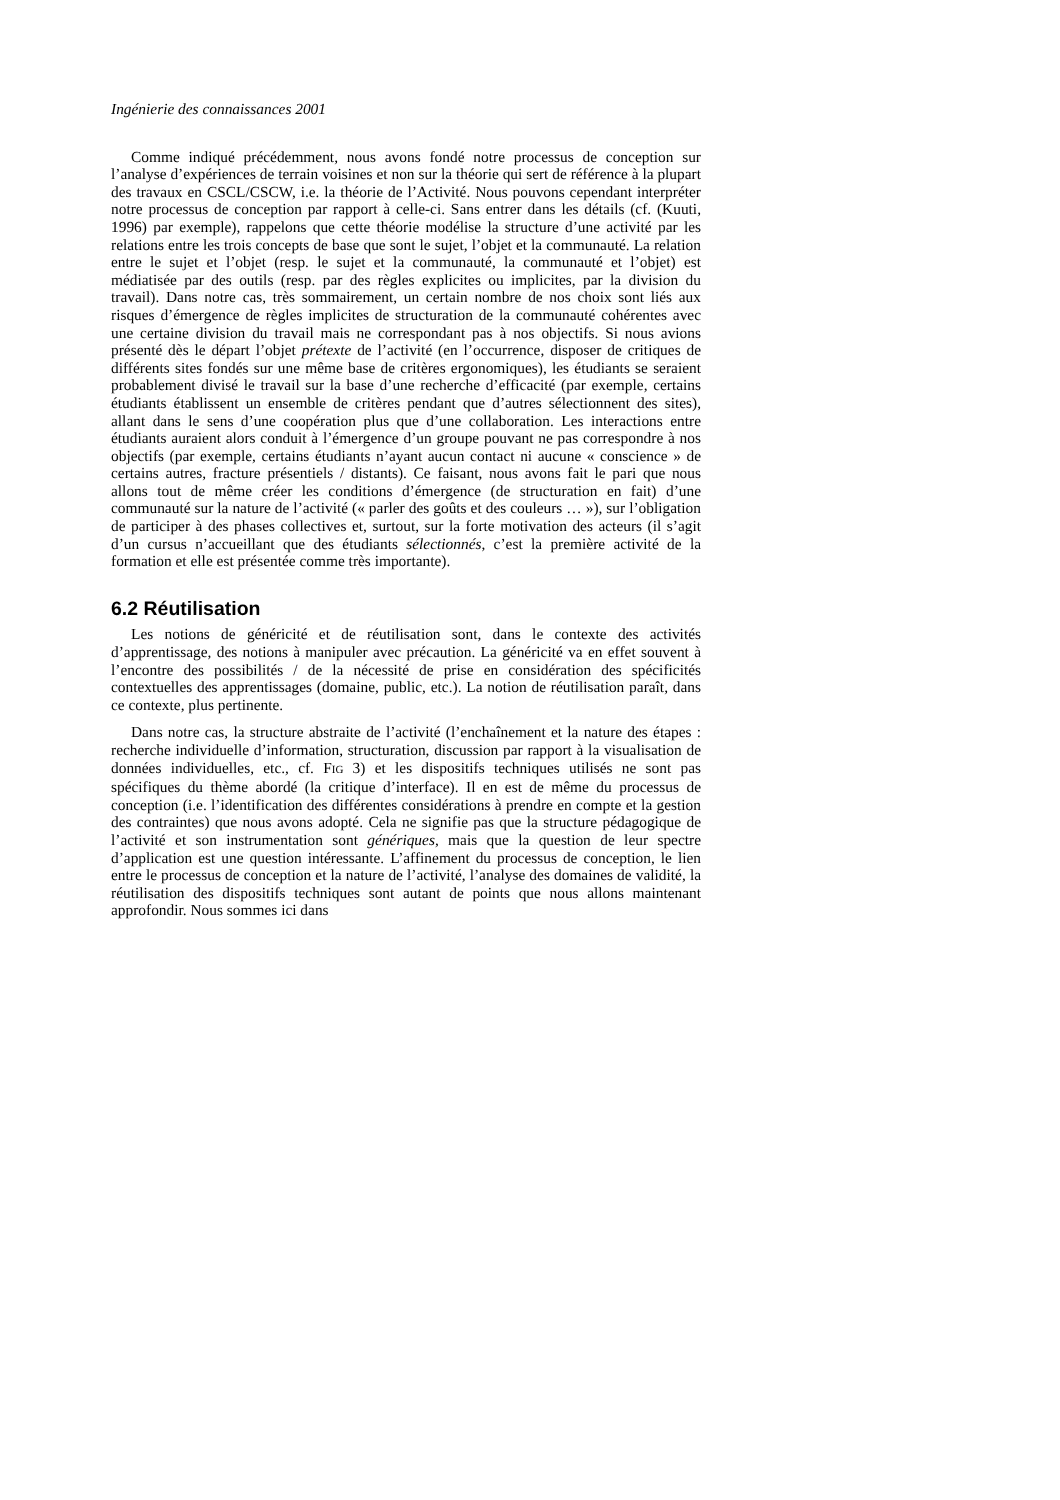Ingénierie des connaissances 2001
Comme indiqué précédemment, nous avons fondé notre processus de conception sur l’analyse d’expériences de terrain voisines et non sur la théorie qui sert de référence à la plupart des travaux en CSCL/CSCW, i.e. la théorie de l’Activité. Nous pouvons cependant interpréter notre processus de conception par rapport à celle-ci. Sans entrer dans les détails (cf. (Kuuti, 1996) par exemple), rappelons que cette théorie modélise la structure d’une activité par les relations entre les trois concepts de base que sont le sujet, l’objet et la communauté. La relation entre le sujet et l’objet (resp. le sujet et la communauté, la communauté et l’objet) est médiatisée par des outils (resp. par des règles explicites ou implicites, par la division du travail). Dans notre cas, très sommairement, un certain nombre de nos choix sont liés aux risques d’émergence de règles implicites de structuration de la communauté cohérentes avec une certaine division du travail mais ne correspondant pas à nos objectifs. Si nous avions présenté dès le départ l’objet prétexte de l’activité (en l’occurrence, disposer de critiques de différents sites fondés sur une même base de critères ergonomiques), les étudiants se seraient probablement divisé le travail sur la base d’une recherche d’efficacité (par exemple, certains étudiants établissent un ensemble de critères pendant que d’autres sélectionnent des sites), allant dans le sens d’une coopération plus que d’une collaboration. Les interactions entre étudiants auraient alors conduit à l’émergence d’un groupe pouvant ne pas correspondre à nos objectifs (par exemple, certains étudiants n’ayant aucun contact ni aucune « conscience » de certains autres, fracture présentiels / distants). Ce faisant, nous avons fait le pari que nous allons tout de même créer les conditions d’émergence (de structuration en fait) d’une communauté sur la nature de l’activité (« parler des goûts et des couleurs … »), sur l’obligation de participer à des phases collectives et, surtout, sur la forte motivation des acteurs (il s’agit d’un cursus n’accueillant que des étudiants sélectionnés, c’est la première activité de la formation et elle est présentée comme très importante).
6.2 Réutilisation
Les notions de généricité et de réutilisation sont, dans le contexte des activités d’apprentissage, des notions à manipuler avec précaution. La généricité va en effet souvent à l’encontre des possibilités / de la nécessité de prise en considération des spécificités contextuelles des apprentissages (domaine, public, etc.). La notion de réutilisation paraît, dans ce contexte, plus pertinente.
Dans notre cas, la structure abstraite de l’activité (l’enchaînement et la nature des étapes : recherche individuelle d’information, structuration, discussion par rapport à la visualisation de données individuelles, etc., cf. FIG 3) et les dispositifs techniques utilisés ne sont pas spécifiques du thème abordé (la critique d’interface). Il en est de même du processus de conception (i.e. l’identification des différentes considérations à prendre en compte et la gestion des contraintes) que nous avons adopté. Cela ne signifie pas que la structure pédagogique de l’activité et son instrumentation sont génériques, mais que la question de leur spectre d’application est une question intéressante. L’affinement du processus de conception, le lien entre le processus de conception et la nature de l’activité, l’analyse des domaines de validité, la réutilisation des dispositifs techniques sont autant de points que nous allons maintenant approfondir. Nous sommes ici dans